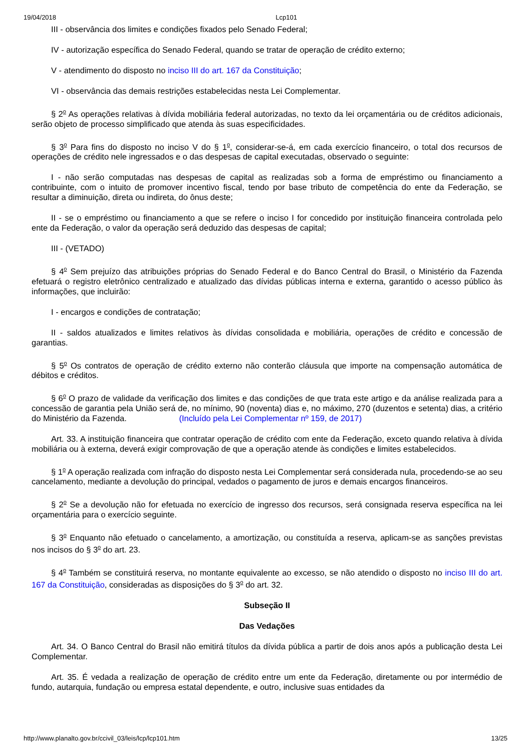19/04/2018 Lcp101
III - observância dos limites e condições fixados pelo Senado Federal;
IV - autorização específica do Senado Federal, quando se tratar de operação de crédito externo;
V - atendimento do disposto no inciso III do art. 167 da Constituição;
VI - observância das demais restrições estabelecidas nesta Lei Complementar.
§ 2<sup>o</sup> As operações relativas à dívida mobiliária federal autorizadas, no texto da lei orçamentária ou de créditos adicionais, serão objeto de processo simplificado que atenda às suas especificidades.
§ 3<sup>o</sup> Para fins do disposto no inciso V do § 1<sup>o</sup>, considerar-se-á, em cada exercício financeiro, o total dos recursos de operações de crédito nele ingressados e o das despesas de capital executadas, observado o seguinte:
I - não serão computadas nas despesas de capital as realizadas sob a forma de empréstimo ou financiamento a contribuinte, com o intuito de promover incentivo fiscal, tendo por base tributo de competência do ente da Federação, se resultar a diminuição, direta ou indireta, do ônus deste;
II - se o empréstimo ou financiamento a que se refere o inciso I for concedido por instituição financeira controlada pelo ente da Federação, o valor da operação será deduzido das despesas de capital;
III - (VETADO)
§ 4<sup>o</sup> Sem prejuízo das atribuições próprias do Senado Federal e do Banco Central do Brasil, o Ministério da Fazenda efetuará o registro eletrônico centralizado e atualizado das dívidas públicas interna e externa, garantido o acesso público às informações, que incluirão:
I - encargos e condições de contratação;
II - saldos atualizados e limites relativos às dívidas consolidada e mobiliária, operações de crédito e concessão de garantias.
§ 5<sup>o</sup> Os contratos de operação de crédito externo não conterão cláusula que importe na compensação automática de débitos e créditos.
§ 6<sup>o</sup> O prazo de validade da verificação dos limites e das condições de que trata este artigo e da análise realizada para a concessão de garantia pela União será de, no mínimo, 90 (noventa) dias e, no máximo, 270 (duzentos e setenta) dias, a critério do Ministério da Fazenda. (Incluído pela Lei Complementar nº 159, de 2017)
Art. 33. A instituição financeira que contratar operação de crédito com ente da Federação, exceto quando relativa à dívida mobiliária ou à externa, deverá exigir comprovação de que a operação atende às condições e limites estabelecidos.
§ 1<sup>o</sup> A operação realizada com infração do disposto nesta Lei Complementar será considerada nula, procedendo-se ao seu cancelamento, mediante a devolução do principal, vedados o pagamento de juros e demais encargos financeiros.
§ 2<sup>o</sup> Se a devolução não for efetuada no exercício de ingresso dos recursos, será consignada reserva específica na lei orçamentária para o exercício seguinte.
§ 3<sup>o</sup> Enquanto não efetuado o cancelamento, a amortização, ou constituída a reserva, aplicam-se as sanções previstas nos incisos do § 3<sup>o</sup> do art. 23.
§ 4<sup>o</sup> Também se constituirá reserva, no montante equivalente ao excesso, se não atendido o disposto no inciso III do art. 167 da Constituição, consideradas as disposições do § 3<sup>o</sup> do art. 32.
Subseção II
Das Vedações
Art. 34. O Banco Central do Brasil não emitirá títulos da dívida pública a partir de dois anos após a publicação desta Lei Complementar.
Art. 35. É vedada a realização de operação de crédito entre um ente da Federação, diretamente ou por intermédio de fundo, autarquia, fundação ou empresa estatal dependente, e outro, inclusive suas entidades da
http://www.planalto.gov.br/ccivil_03/leis/lcp/lcp101.htm 13/25